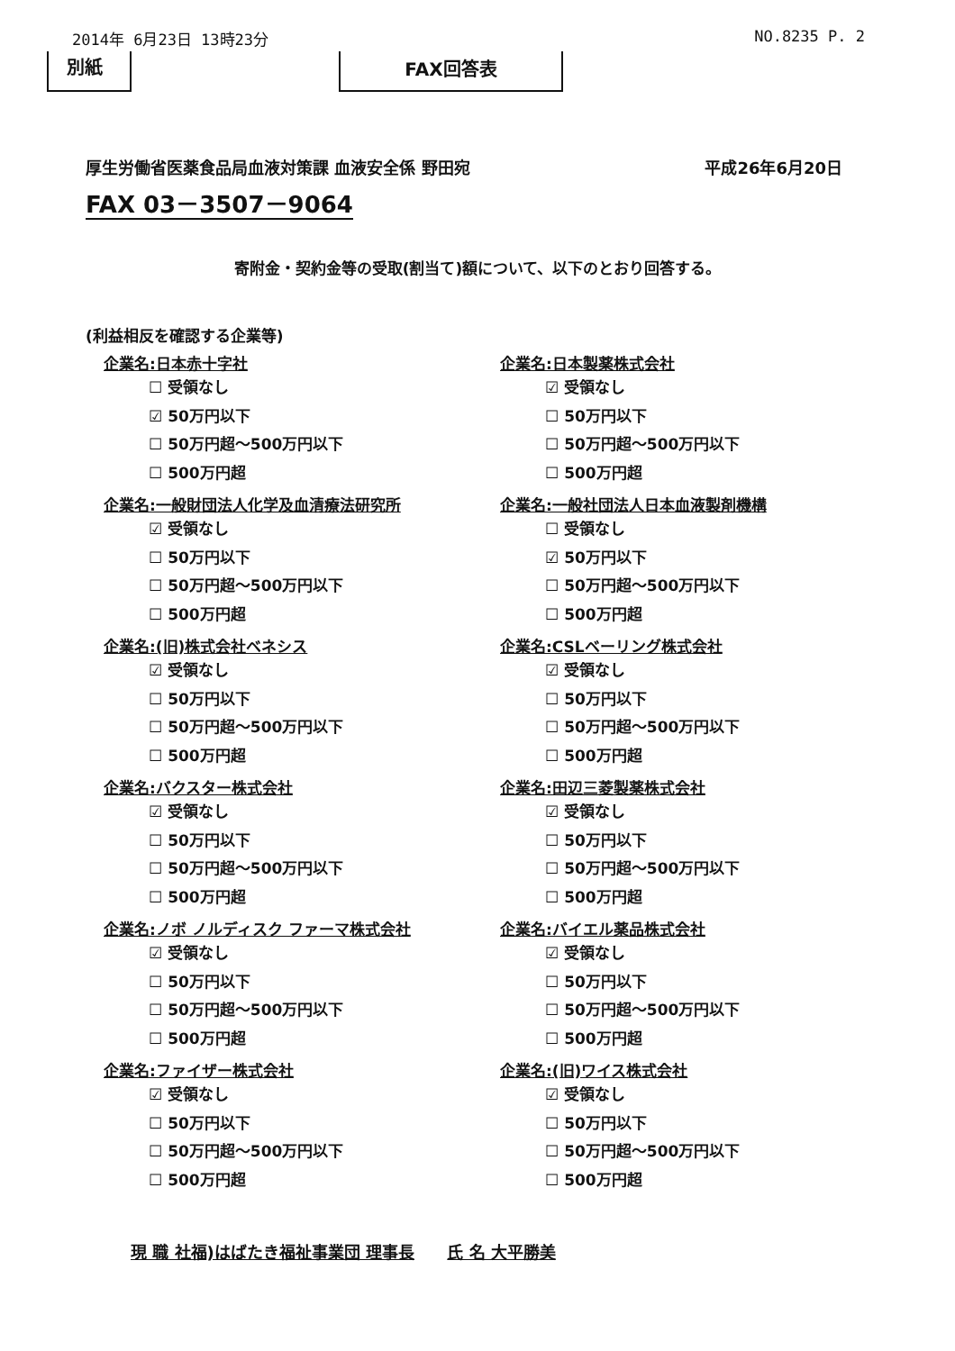2014年 6月23日 13時23分 NO.8235 P. 2
別紙 FAX回答表
厚生労働省医薬食品局血液対策課 血液安全係 野田宛 平成26年6月20日
FAX 03－3507－9064
寄附金・契約金等の受取(割当て)額について、以下のとおり回答する。
(利益相反を確認する企業等)
企業名:日本赤十字社
☐ 受領なし
☑ 50万円以下
☐ 50万円超～500万円以下
☐ 500万円超
企業名:一般財団法人化学及血清療法研究所
☑ 受領なし
☐ 50万円以下
☐ 50万円超～500万円以下
☐ 500万円超
企業名:(旧)株式会社ベネシス
☑ 受領なし
☐ 50万円以下
☐ 50万円超～500万円以下
☐ 500万円超
企業名:バクスター株式会社
☑ 受領なし
☐ 50万円以下
☐ 50万円超～500万円以下
☐ 500万円超
企業名:ノボ ノルディスク ファーマ株式会社
☑ 受領なし
☐ 50万円以下
☐ 50万円超～500万円以下
☐ 500万円超
企業名:ファイザー株式会社
☑ 受領なし
☐ 50万円以下
☐ 50万円超～500万円以下
☐ 500万円超
企業名:日本製薬株式会社
☑ 受領なし
☐ 50万円以下
☐ 50万円超～500万円以下
☐ 500万円超
企業名:一般社団法人日本血液製剤機構
☐ 受領なし
☑ 50万円以下
☐ 50万円超～500万円以下
☐ 500万円超
企業名:CSLベーリング株式会社
☑ 受領なし
☐ 50万円以下
☐ 50万円超～500万円以下
☐ 500万円超
企業名:田辺三菱製薬株式会社
☑ 受領なし
☐ 50万円以下
☐ 50万円超～500万円以下
☐ 500万円超
企業名:バイエル薬品株式会社
☑ 受領なし
☐ 50万円以下
☐ 50万円超～500万円以下
☐ 500万円超
企業名:(旧)ワイス株式会社
☑ 受領なし
☐ 50万円以下
☐ 50万円超～500万円以下
☐ 500万円超
現 職 社福)はばたき福祉事業団 理事長 氏 名 大平勝美